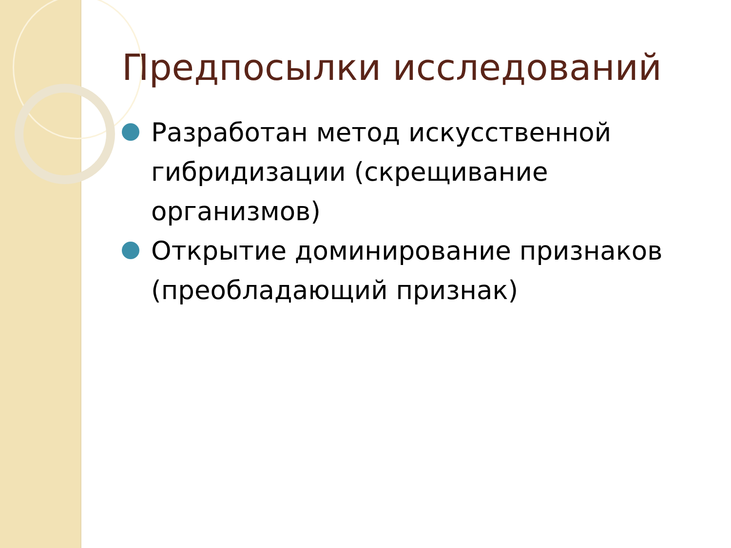Предпосылки исследований
Разработан метод искусственной гибридизации (скрещивание организмов)
Открытие доминирование признаков (преобладающий признак)